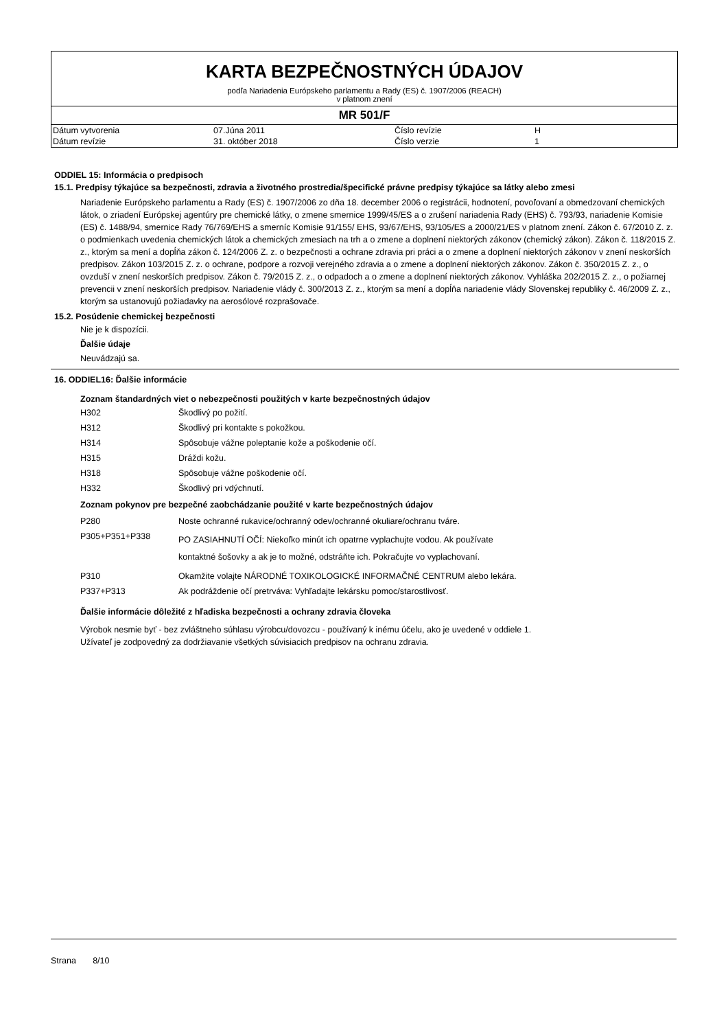KARTA BEZPEČNOSTNÝCH ÚDAJOV
podľa Nariadenia Európskeho parlamentu a Rady (ES) č. 1907/2006 (REACH)
v platnom znení
MR 501/F
| Dátum vytvorenia | 07.Júna 2011 | Číslo revízie | H |
| Dátum revízie | 31. október 2018 | Číslo verzie | 1 |
ODDIEL 15: Informácia o predpisoch
15.1. Predpisy týkajúce sa bezpečnosti, zdravia a životného prostredia/špecifické právne predpisy týkajúce sa látky alebo zmesi
Nariadenie Európskeho parlamentu a Rady (ES) č. 1907/2006 zo dňa 18. december 2006 o registrácii, hodnotení, povoľovaní a obmedzovaní chemických látok, o zriadení Európskej agentúry pre chemické látky, o zmene smernice 1999/45/ES a o zrušení nariadenia Rady (EHS) č. 793/93, nariadenie Komisie (ES) č. 1488/94, smernice Rady 76/769/EHS a smerníc Komisie 91/155/ EHS, 93/67/EHS, 93/105/ES a 2000/21/ES v platnom znení. Zákon č. 67/2010 Z. z. o podmienkach uvedenia chemických látok a chemických zmesiach na trh a o zmene a doplnení niektorých zákonov (chemický zákon). Zákon č. 118/2015 Z. z., ktorým sa mení a dopĺňa zákon č. 124/2006 Z. z. o bezpečnosti a ochrane zdravia pri práci a o zmene a doplnení niektorých zákonov v znení neskorších predpisov. Zákon 103/2015 Z. z. o ochrane, podpore a rozvoji verejného zdravia a o zmene a doplnení niektorých zákonov. Zákon č. 350/2015 Z. z., o ovzduší v znení neskorších predpisov. Zákon č. 79/2015 Z. z., o odpadoch a o zmene a doplnení niektorých zákonov. Vyhláška 202/2015 Z. z., o požiarnej prevencii v znení neskorších predpisov. Nariadenie vlády č. 300/2013 Z. z., ktorým sa mení a dopĺňa nariadenie vlády Slovenskej republiky č. 46/2009 Z. z., ktorým sa ustanovujú požiadavky na aerosólové rozprašovače.
15.2. Posúdenie chemickej bezpečnosti
Nie je k dispozícii.
Ďalšie údaje
Neuvádzajú sa.
16. ODDIEL16: Ďalšie informácie
Zoznam štandardných viet o nebezpečnosti použitých v karte bezpečnostných údajov
| H302 | Škodlivý po požití. |
| H312 | Škodlivý pri kontakte s pokožkou. |
| H314 | Spôsobuje vážne poleptanie kože a poškodenie očí. |
| H315 | Dráždi kožu. |
| H318 | Spôsobuje vážne poškodenie očí. |
| H332 | Škodlivý pri vdýchnutí. |
Zoznam pokynov pre bezpečné zaobchádzanie použité v karte bezpečnostných údajov
| P280 | Noste ochranné rukavice/ochranný odev/ochranné okuliare/ochranu tváre. |
| P305+P351+P338 | PO ZASIAHNUTÍ OČÍ: Niekoľko minút ich opatrne vyplachujte vodou. Ak používate kontaktné šošovky a ak je to možné, odstráňte ich. Pokračujte vo vyplachovaní. |
| P310 | Okamžite volajte NÁRODNÉ TOXIKOLOGICKÉ INFORMAČNÉ CENTRUM alebo lekára. |
| P337+P313 | Ak podráždenie očí pretrváva: Vyhľadajte lekársku pomoc/starostlivosť. |
Ďalšie informácie dôležité z hľadiska bezpečnosti a ochrany zdravia človeka
Výrobok nesmie byť - bez zvláštneho súhlasu výrobcu/dovozcu - používaný k inému účelu, ako je uvedené v oddiele 1.
Užívateľ je zodpovedný za dodržiavanie všetkých súvisiacich predpisov na ochranu zdravia.
Strana 8/10